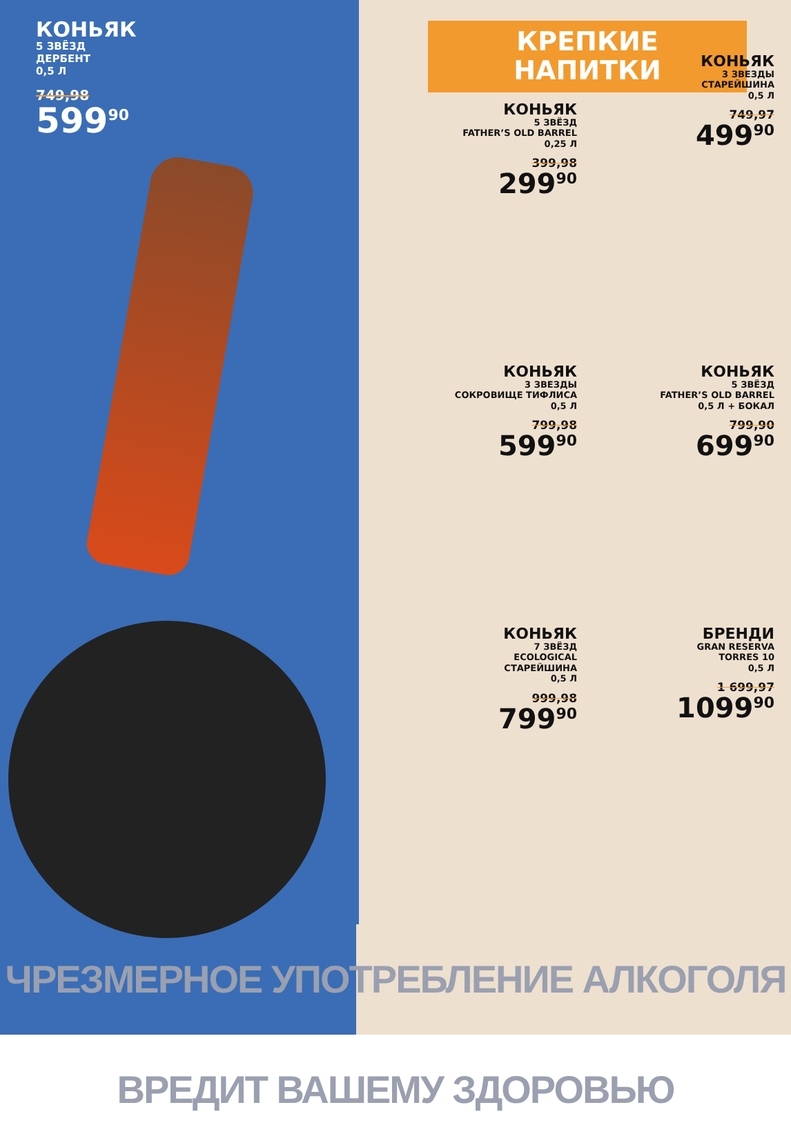КОНЬЯК
5 ЗВЁЗД
ДЕРБЕНТ
0,5 Л
749,98
599<sup>90</sup>
КРЕПКИЕ
НАПИТКИ
КОНЬЯК
5 ЗВЁЗД
FATHER’S OLD BARREL
0,25 Л
399,98
299<sup>90</sup>
КОНЬЯК
3 ЗВЕЗДЫ
СТАРЕЙШИНА
0,5 Л
749,97
499<sup>90</sup>
КОНЬЯК
3 ЗВЕЗДЫ
СОКРОВИЩЕ ТИФЛИСА
0,5 Л
799,98
599<sup>90</sup>
КОНЬЯК
5 ЗВЁЗД
FATHER’S OLD BARREL
0,5 Л + БОКАЛ
799,90
699<sup>90</sup>
КОНЬЯК
7 ЗВЁЗД
ECOLOGICAL
СТАРЕЙШИНА
0,5 Л
999,98
799<sup>90</sup>
БРЕНДИ
GRAN RESERVA
TORRES 10
0,5 Л
1 699,97
1099<sup>90</sup>
ЧРЕЗМЕРНОЕ УПОТРЕБЛЕНИЕ АЛКОГОЛЯ ВРЕДИТ ВАШЕМУ ЗДОРОВЬЮ